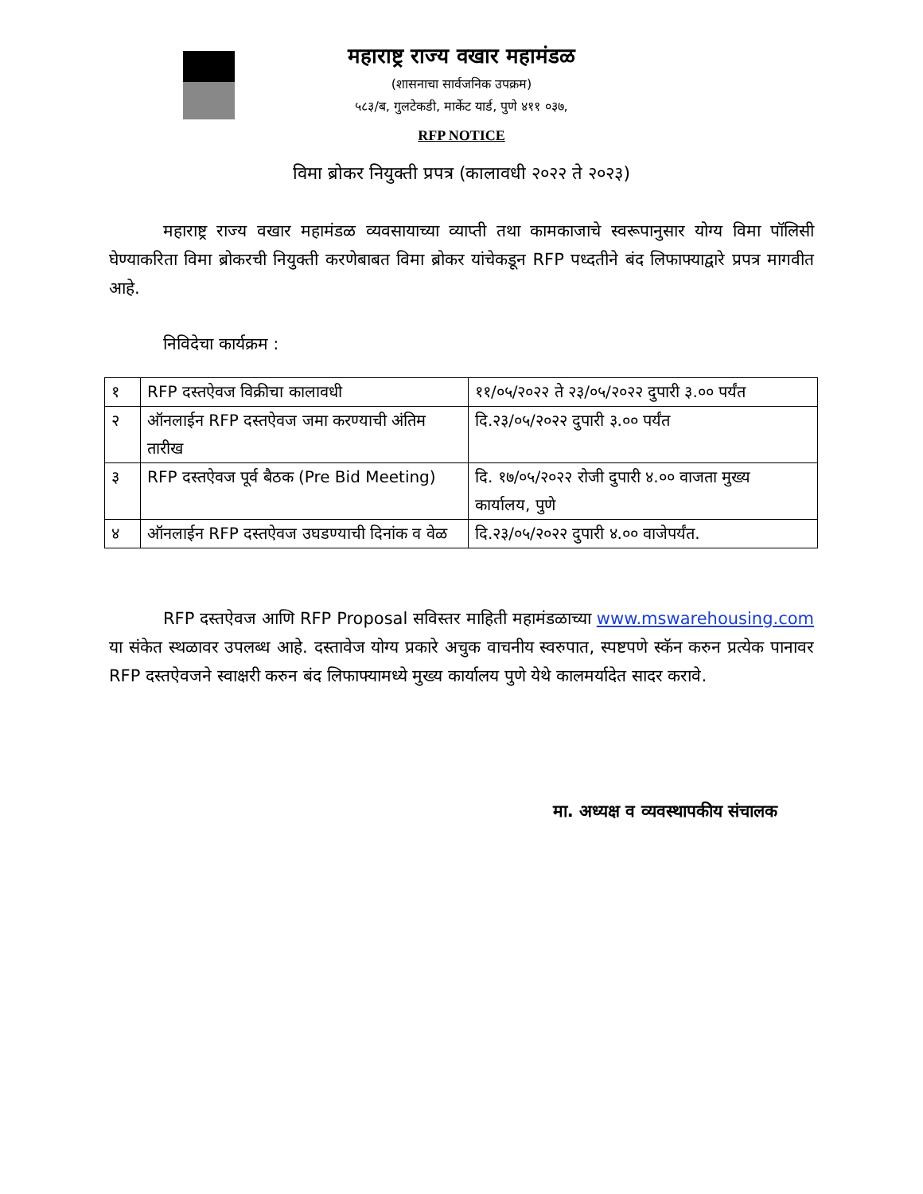महाराष्ट्र राज्य वखार महामंडळ
(शासनाचा सार्वजनिक उपक्रम)
५८३/ब, गुलटेकडी, मार्केट यार्ड, पुणे ४११ ०३७,
RFP NOTICE
विमा ब्रोकर नियुक्ती प्रपत्र (कालावधी २०२२ ते २०२३)
महाराष्ट्र राज्य वखार महामंडळ व्यवसायाच्या व्याप्ती तथा कामकाजाचे स्वरूपानुसार योग्य विमा पॉलिसी घेण्याकरिता विमा ब्रोकरची नियुक्ती करणेबाबत विमा ब्रोकर यांचेकडून RFP पध्दतीने बंद लिफाफ्याद्वारे प्रपत्र मागवीत आहे.
निविदेचा कार्यक्रम :
| १ | RFP दस्तऐवज विक्रीचा कालावधी | ११/०५/२०२२ ते २३/०५/२०२२ दुपारी ३.०० पर्यंत |
| २ | ऑनलाईन RFP दस्तऐवज जमा करण्याची अंतिम तारीख | दि.२३/०५/२०२२ दुपारी ३.०० पर्यंत |
| ३ | RFP दस्तऐवज पूर्व बैठक (Pre Bid Meeting) | दि. १७/०५/२०२२ रोजी दुपारी ४.०० वाजता मुख्य कार्यालय, पुणे |
| ४ | ऑनलाईन RFP दस्तऐवज उघडण्याची दिनांक व वेळ | दि.२३/०५/२०२२ दुपारी ४.०० वाजेपर्यंत. |
RFP दस्तऐवज आणि RFP Proposal सविस्तर माहिती महामंडळाच्या www.mswarehousing.com या संकेत स्थळावर उपलब्ध आहे. दस्तावेज योग्य प्रकारे अचुक वाचनीय स्वरुपात, स्पष्टपणे स्कॅन करुन प्रत्येक पानावर RFP दस्तऐवजने स्वाक्षरी करुन बंद लिफाफ्यामध्ये मुख्य कार्यालय पुणे येथे कालमर्यादेत सादर करावे.
मा. अध्यक्ष व व्यवस्थापकीय संचालक